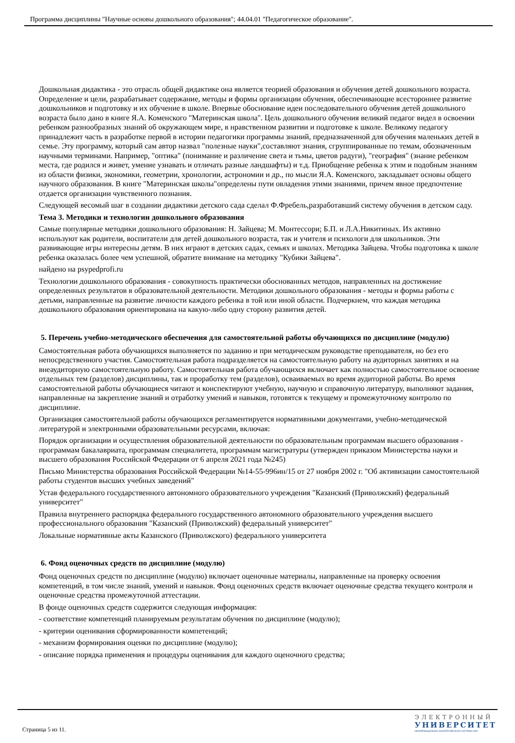Программа дисциплины "Научные основы дошкольного образования"; 44.04.01 "Педагогическое образование".
Дошкольная дидактика - это отрасль общей дидактике она является теорией образования и обучения детей дошкольного возраста. Определение и цели, разрабатывает содержание, методы и формы организации обучения, обеспечивающие всестороннее развитие дошкольников и подготовку и их обучение в школе. Впервые обоснование идеи последовательного обучения детей дошкольного возраста было дано в книге Я.А. Коменского "Материнская школа". Цель дошкольного обучения великий педагог видел в освоении ребенком разнообразных знаний об окружающем мире, в нравственном развитии и подготовке к школе. Великому педагогу принадлежит часть в разработке первой в истории педагогики программы знаний, предназначенной для обучения маленьких детей в семье. Эту программу, который сам автор назвал "полезные науки",составляют знания, сгруппированные по темам, обозначенным научными терминами. Например, "оптика" (понимание и различение света и тьмы, цветов радуги), "география" (знание ребенком места, где родился и живет, умение узнавать и отличать разные ландшафты) и т.д. Приобщение ребенка к этим и подобным знаниям из области физики, экономики, геометрии, хронологии, астрономии и др., по мысли Я.А. Коменского, закладывает основы общего научного образования. В книге "Материнская школы"определены пути овладения этими знаниями, причем явное предпочтение отдается организации чувственного познания.
Следующей весомый шаг в создании дидактики детского сада сделал Ф.Фребель,разработавший систему обучения в детском саду.
Тема 3. Методики и технологии дошкольного образования
Самые популярные методики дошкольного образования: Н. Зайцева; М. Монтессори; Б.П. и Л.А.Никитиных. Их активно используют как родители, воспитатели для детей дошкольного возраста, так и учителя и психологи для школьников. Эти развивающие игры интересны детям. В них играют в детских садах, семьях и школах. Методика Зайцева. Чтобы подготовка к школе ребенка оказалась более чем успешной, обратите внимание на методику "Кубики Зайцева".
найдено на psypedprofi.ru
Технологии дошкольного образования - совокупность практически обоснованных методов, направленных на достижение определенных результатов в образовательной деятельности. Методики дошкольного образования - методы и формы работы с детьми, направленные на развитие личности каждого ребенка в той или иной области. Подчеркнем, что каждая методика дошкольного образования ориентирована на какую-либо одну сторону развития детей.
5. Перечень учебно-методического обеспечения для самостоятельной работы обучающихся по дисциплине (модулю)
Самостоятельная работа обучающихся выполняется по заданию и при методическом руководстве преподавателя, но без его непосредственного участия. Самостоятельная работа подразделяется на самостоятельную работу на аудиторных занятиях и на внеаудиторную самостоятельную работу. Самостоятельная работа обучающихся включает как полностью самостоятельное освоение отдельных тем (разделов) дисциплины, так и проработку тем (разделов), осваиваемых во время аудиторной работы. Во время самостоятельной работы обучающиеся читают и конспектируют учебную, научную и справочную литературу, выполняют задания, направленные на закрепление знаний и отработку умений и навыков, готовятся к текущему и промежуточному контролю по дисциплине.
Организация самостоятельной работы обучающихся регламентируется нормативными документами, учебно-методической литературой и электронными образовательными ресурсами, включая:
Порядок организации и осуществления образовательной деятельности по образовательным программам высшего образования - программам бакалавриата, программам специалитета, программам магистратуры (утвержден приказом Министерства науки и высшего образования Российской Федерации от 6 апреля 2021 года №245)
Письмо Министерства образования Российской Федерации №14-55-996ин/15 от 27 ноября 2002 г. "Об активизации самостоятельной работы студентов высших учебных заведений"
Устав федерального государственного автономного образовательного учреждения "Казанский (Приволжский) федеральный университет"
Правила внутреннего распорядка федерального государственного автономного образовательного учреждения высшего профессионального образования "Казанский (Приволжский) федеральный университет"
Локальные нормативные акты Казанского (Приволжского) федерального университета
6. Фонд оценочных средств по дисциплине (модулю)
Фонд оценочных средств по дисциплине (модулю) включает оценочные материалы, направленные на проверку освоения компетенций, в том числе знаний, умений и навыков. Фонд оценочных средств включает оценочные средства текущего контроля и оценочные средства промежуточной аттестации.
В фонде оценочных средств содержится следующая информация:
- соответствие компетенций планируемым результатам обучения по дисциплине (модулю);
- критерии оценивания сформированности компетенций;
- механизм формирования оценки по дисциплине (модулю);
- описание порядка применения и процедуры оценивания для каждого оценочного средства;
Страница 5 из 11.
ЭЛЕКТРОННЫЙ
УНИВЕРСИТЕТ
ИНФОРМАЦИОННО-АНАЛИТИЧЕСКАЯ СИСТЕМА КФУ